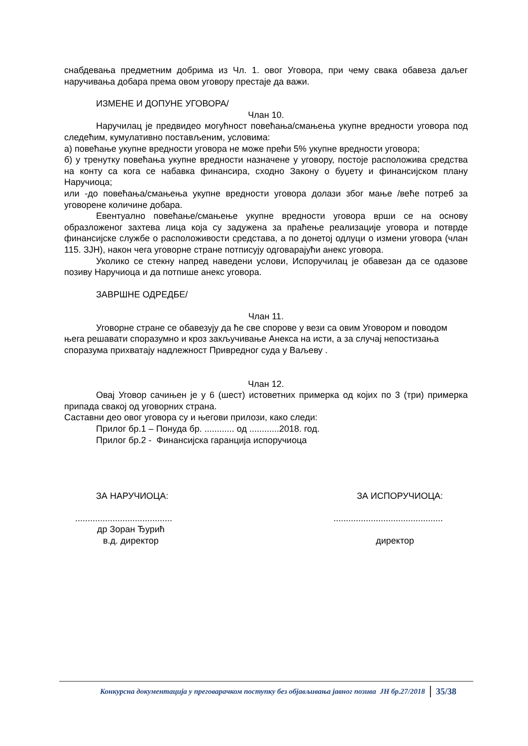снабдевања предметним добрима из Чл. 1. овог Уговора, при чему свака обавеза даљег наручивања добара према овом уговору престаје да важи.
ИЗМЕНЕ И ДОПУНЕ УГОВОРА/
Члан 10.
Наручилац је предвидео могућност повећања/смањења укупне вредности уговора под следећим, кумулативно постављеним, условима:
а) повећање укупне вредности уговора не може прећи 5% укупне вредности уговора;
б) у тренутку повећања укупне вредности назначене у уговору, постоје расположива средства на конту са кога се набавка финансира, сходно Закону о буџету и финансијском плану Наручиоца;
или -до повећања/смањења укупне вредности уговора долази због мање /веће потреб за уговорене количине добара.
Евентуално повећање/смањење укупне вредности уговора врши се на основу образложеног захтева лица која су задужена за праћење реализације уговора и потврде финансијске службе о расположивости средстава, а по донетој одлуци о измени уговора (члан 115. ЗЈН), након чега уговорне стране потписују одговарајући анекс уговора.
Уколико се стекну напред наведени услови, Испоручилац је обавезан да се одазове позиву Наручиоца и да потпише анекс уговора.
ЗАВРШНЕ ОДРЕДБЕ/
Члан 11.
Уговорне стране се обавезују да ће све спорове у вези са овим Уговором и поводом њега решавати споразумно и кроз закључивање Анекса на исти, а за случај непостизања споразума прихватају надлежност Привредног суда у Ваљеву .
Члан 12.
Овај Уговор сачињен је у 6 (шест) истоветних примерка од којих по 3 (три) примерка припада свакој од уговорних страна.
Саставни део овог уговора су и његови прилози, како следи:
Прилог бр.1 – Понуда бр. ............ од ............2018. год.
Прилог бр.2 - Финансијска гаранција испоручиоца
ЗА НАРУЧИОЦА: ЗА ИСПОРУЧИОЦА:
...................................................................................
др Зоран Ђурић
в.д. директор директор
Конкурсна документација у преговарачком поступку без објављивања јавног позива ЈН бр.27/2018 35/38